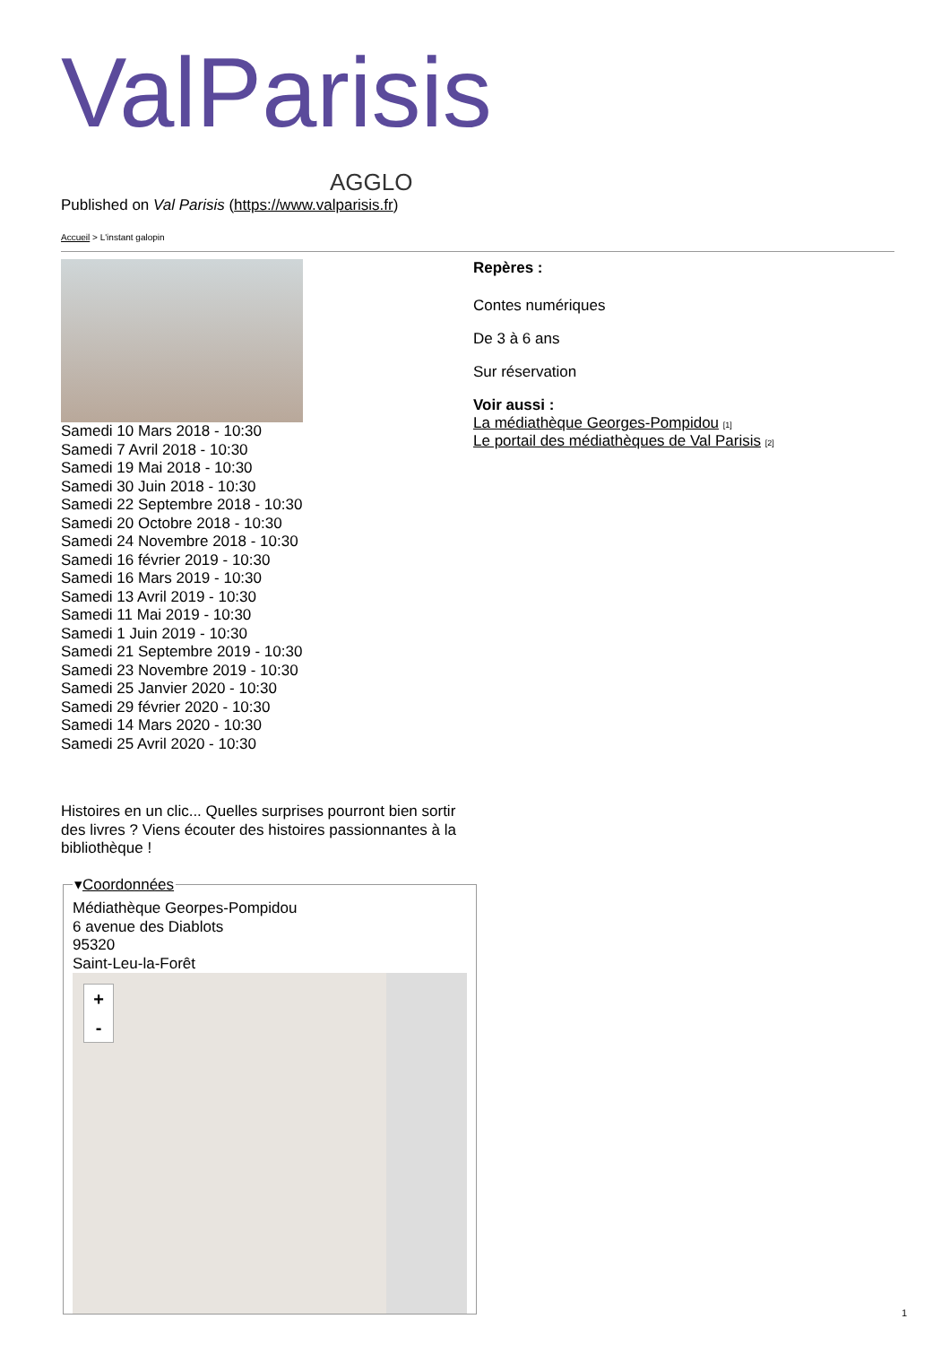ValParisis
AGGLO
Published on Val Parisis (https://www.valparisis.fr)
Accueil > L'instant galopin
Samedi 10 Mars 2018 - 10:30
Samedi 7 Avril 2018 - 10:30
Samedi 19 Mai 2018 - 10:30
Samedi 30 Juin 2018 - 10:30
Samedi 22 Septembre 2018 - 10:30
Samedi 20 Octobre 2018 - 10:30
Samedi 24 Novembre 2018 - 10:30
Samedi 16 février 2019 - 10:30
Samedi 16 Mars 2019 - 10:30
Samedi 13 Avril 2019 - 10:30
Samedi 11 Mai 2019 - 10:30
Samedi 1 Juin 2019 - 10:30
Samedi 21 Septembre 2019 - 10:30
Samedi 23 Novembre 2019 - 10:30
Samedi 25 Janvier 2020 - 10:30
Samedi 29 février 2020 - 10:30
Samedi 14 Mars 2020 - 10:30
Samedi 25 Avril 2020 - 10:30
Histoires en un clic... Quelles surprises pourront bien sortir des livres ? Viens écouter des histoires passionnantes à la bibliothèque !
▾Coordonnées Médiathèque Georpes-Pompidou
6 avenue des Diablots
95320
Saint-Leu-la-Forêt
+
-
Repères :
Contes numériques
De 3 à 6 ans
Sur réservation
Voir aussi :
La médiathèque Georges-Pompidou [1]
Le portail des médiathèques de Val Parisis [2]
1